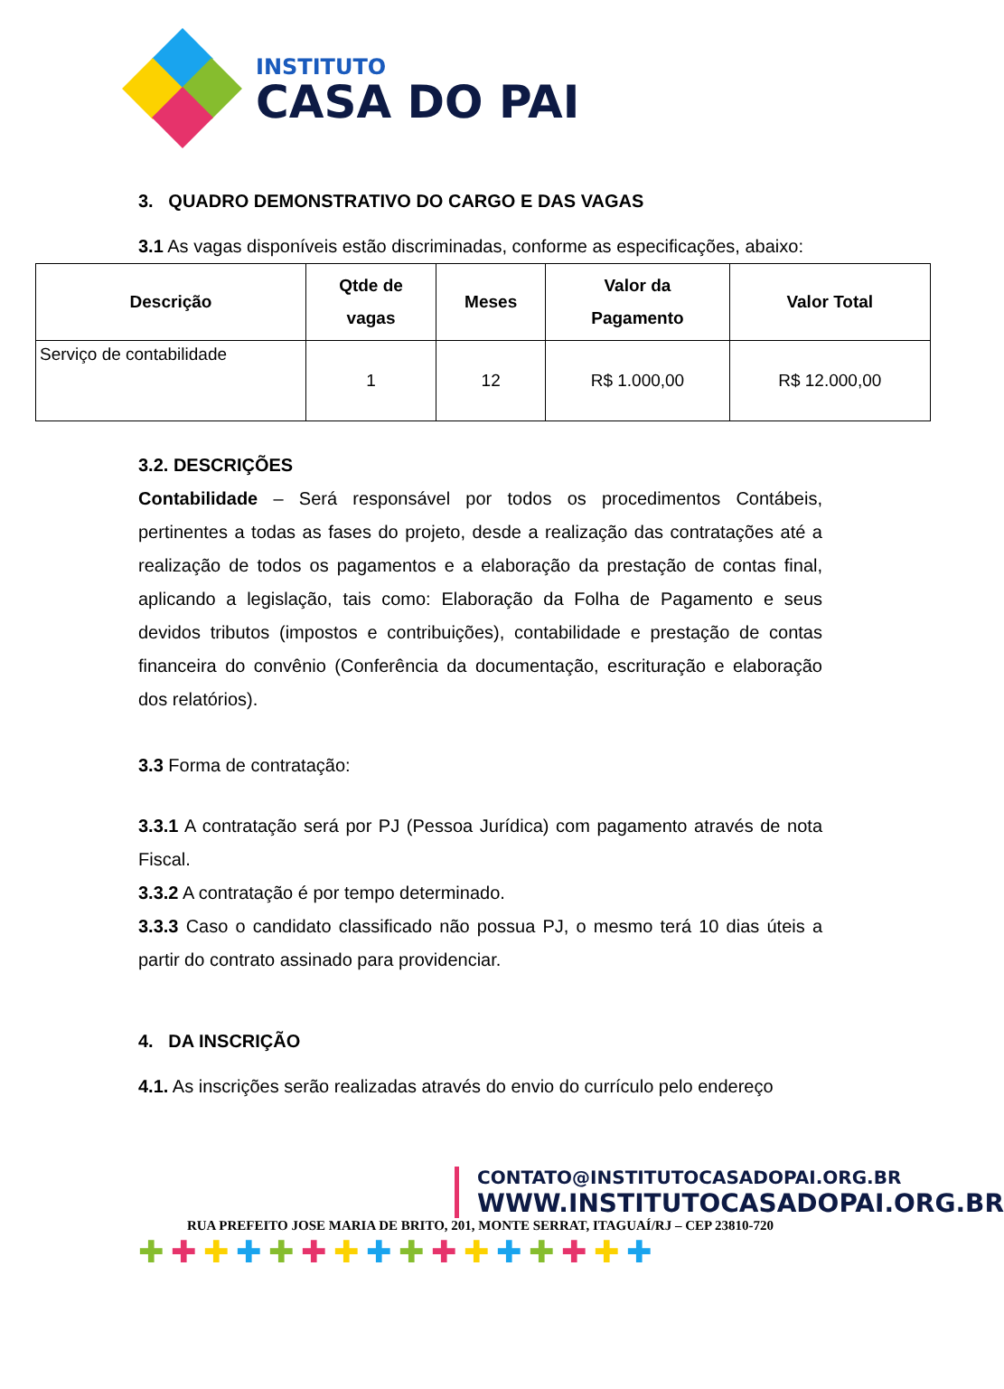INSTITUTO
CASA DO PAI
3. QUADRO DEMONSTRATIVO DO CARGO E DAS VAGAS
3.1 As vagas disponíveis estão discriminadas, conforme as especificações, abaixo:
| Descrição | Qtde de vagas | Meses | Valor da Pagamento | Valor Total |
| --- | --- | --- | --- | --- |
| Serviço de contabilidade | 1 | 12 | R$ 1.000,00 | R$ 12.000,00 |
3.2. DESCRIÇÕES
Contabilidade – Será responsável por todos os procedimentos Contábeis, pertinentes a todas as fases do projeto, desde a realização das contratações até a realização de todos os pagamentos e a elaboração da prestação de contas final, aplicando a legislação, tais como: Elaboração da Folha de Pagamento e seus devidos tributos (impostos e contribuições), contabilidade e prestação de contas financeira do convênio (Conferência da documentação, escrituração e elaboração dos relatórios).
3.3 Forma de contratação:
3.3.1 A contratação será por PJ (Pessoa Jurídica) com pagamento através de nota Fiscal.
3.3.2 A contratação é por tempo determinado.
3.3.3 Caso o candidato classificado não possua PJ, o mesmo terá 10 dias úteis a partir do contrato assinado para providenciar.
4. DA INSCRIÇÃO
4.1. As inscrições serão realizadas através do envio do currículo pelo endereço
CONTATO@INSTITUTOCASADOPAI.ORG.BR
WWW.INSTITUTOCASADOPAI.ORG.BR
RUA PREFEITO JOSE MARIA DE BRITO, 201, MONTE SERRAT, ITAGUAÍ/RJ – CEP 23810-720
✚✚✚✚✚✚✚✚✚✚✚✚✚✚✚✚